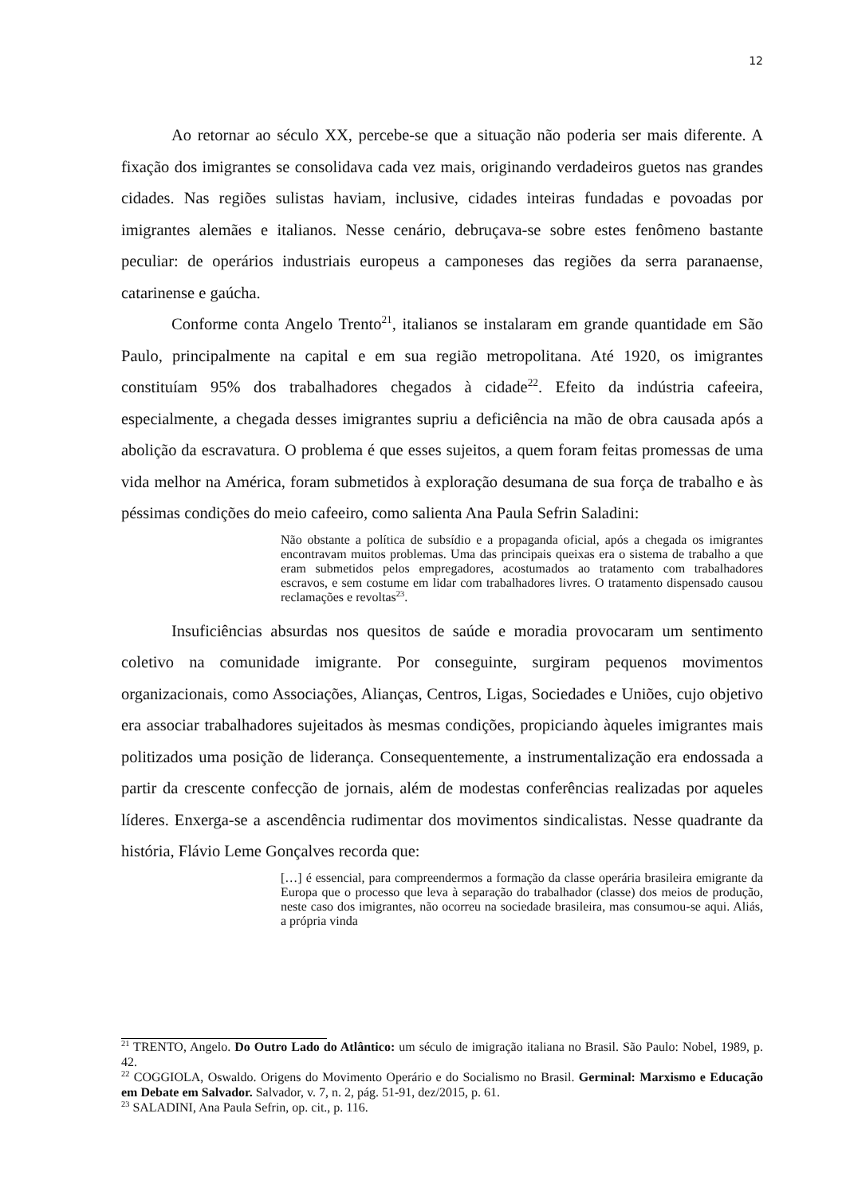12
Ao retornar ao século XX, percebe-se que a situação não poderia ser mais diferente. A fixação dos imigrantes se consolidava cada vez mais, originando verdadeiros guetos nas grandes cidades. Nas regiões sulistas haviam, inclusive, cidades inteiras fundadas e povoadas por imigrantes alemães e italianos. Nesse cenário, debruçava-se sobre estes fenômeno bastante peculiar: de operários industriais europeus a camponeses das regiões da serra paranaense, catarinense e gaúcha.
Conforme conta Angelo Trento<sup>21</sup>, italianos se instalaram em grande quantidade em São Paulo, principalmente na capital e em sua região metropolitana. Até 1920, os imigrantes constituíam 95% dos trabalhadores chegados à cidade<sup>22</sup>. Efeito da indústria cafeeira, especialmente, a chegada desses imigrantes supriu a deficiência na mão de obra causada após a abolição da escravatura. O problema é que esses sujeitos, a quem foram feitas promessas de uma vida melhor na América, foram submetidos à exploração desumana de sua força de trabalho e às péssimas condições do meio cafeeiro, como salienta Ana Paula Sefrin Saladini:
Não obstante a política de subsídio e a propaganda oficial, após a chegada os imigrantes encontravam muitos problemas. Uma das principais queixas era o sistema de trabalho a que eram submetidos pelos empregadores, acostumados ao tratamento com trabalhadores escravos, e sem costume em lidar com trabalhadores livres. O tratamento dispensado causou reclamações e revoltas<sup>23</sup>.
Insuficiências absurdas nos quesitos de saúde e moradia provocaram um sentimento coletivo na comunidade imigrante. Por conseguinte, surgiram pequenos movimentos organizacionais, como Associações, Alianças, Centros, Ligas, Sociedades e Uniões, cujo objetivo era associar trabalhadores sujeitados às mesmas condições, propiciando àqueles imigrantes mais politizados uma posição de liderança. Consequentemente, a instrumentalização era endossada a partir da crescente confecção de jornais, além de modestas conferências realizadas por aqueles líderes. Enxerga-se a ascendência rudimentar dos movimentos sindicalistas. Nesse quadrante da história, Flávio Leme Gonçalves recorda que:
[…] é essencial, para compreendermos a formação da classe operária brasileira emigrante da Europa que o processo que leva à separação do trabalhador (classe) dos meios de produção, neste caso dos imigrantes, não ocorreu na sociedade brasileira, mas consumou-se aqui. Aliás, a própria vinda
<sup>21</sup> TRENTO, Angelo. Do Outro Lado do Atlântico: um século de imigração italiana no Brasil. São Paulo: Nobel, 1989, p. 42.
<sup>22</sup> COGGIOLA, Oswaldo. Origens do Movimento Operário e do Socialismo no Brasil. Germinal: Marxismo e Educação em Debate em Salvador. Salvador, v. 7, n. 2, pág. 51-91, dez/2015, p. 61.
<sup>23</sup> SALADINI, Ana Paula Sefrin, op. cit., p. 116.